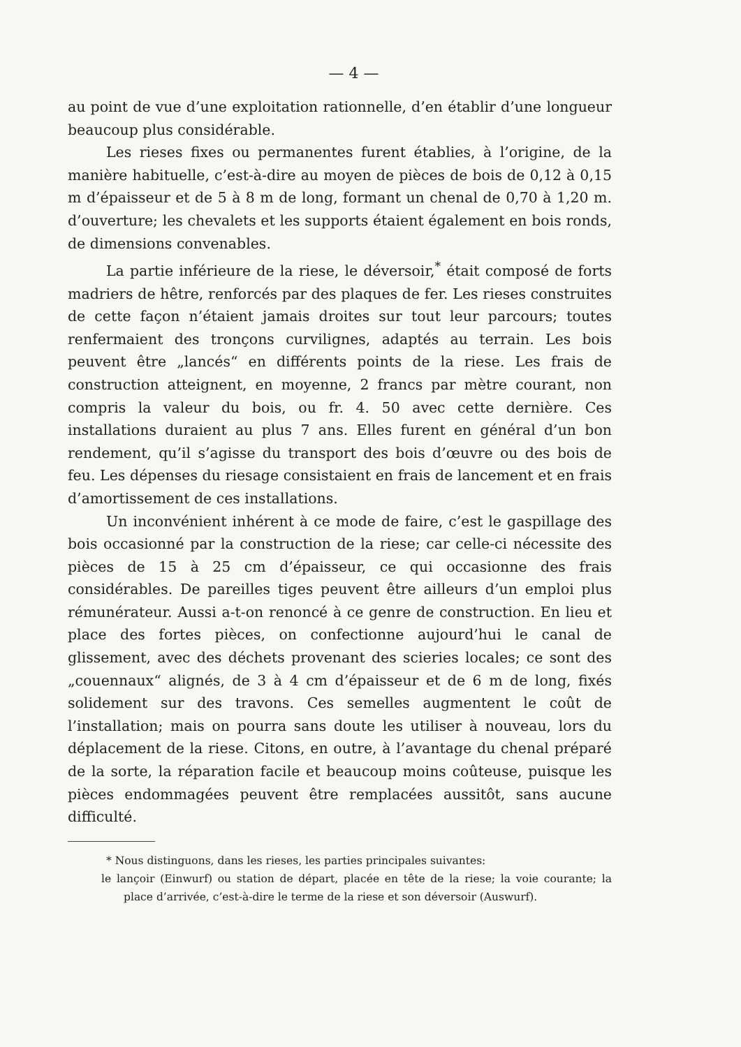— 4 —
au point de vue d’une exploitation rationnelle, d’en établir d’une longueur beaucoup plus considérable.
Les rieses fixes ou permanentes furent établies, à l’origine, de la manière habituelle, c’est-à-dire au moyen de pièces de bois de 0,12 à 0,15 m d’épaisseur et de 5 à 8 m de long, formant un chenal de 0,70 à 1,20 m. d’ouverture; les chevalets et les supports étaient également en bois ronds, de dimensions convenables.
La partie inférieure de la riese, le déversoir,<sup>*</sup> était composé de forts madriers de hêtre, renforcés par des plaques de fer. Les rieses construites de cette façon n’étaient jamais droites sur tout leur parcours; toutes renfermaient des tronçons curvilignes, adaptés au terrain. Les bois peuvent être „lancés“ en différents points de la riese. Les frais de construction atteignent, en moyenne, 2 francs par mètre courant, non compris la valeur du bois, ou fr. 4. 50 avec cette dernière. Ces installations duraient au plus 7 ans. Elles furent en général d’un bon rendement, qu’il s’agisse du transport des bois d’œuvre ou des bois de feu. Les dépenses du riesage consistaient en frais de lancement et en frais d’amortissement de ces installations.
Un inconvénient inhérent à ce mode de faire, c’est le gaspillage des bois occasionné par la construction de la riese; car celle-ci nécessite des pièces de 15 à 25 cm d’épaisseur, ce qui occasionne des frais considérables. De pareilles tiges peuvent être ailleurs d’un emploi plus rémunérateur. Aussi a-t-on renoncé à ce genre de construction. En lieu et place des fortes pièces, on confectionne aujourd’hui le canal de glissement, avec des déchets provenant des scieries locales; ce sont des „couennaux“ alignés, de 3 à 4 cm d’épaisseur et de 6 m de long, fixés solidement sur des travons. Ces semelles augmentent le coût de l’installation; mais on pourra sans doute les utiliser à nouveau, lors du déplacement de la riese. Citons, en outre, à l’avantage du chenal préparé de la sorte, la réparation facile et beaucoup moins coûteuse, puisque les pièces endommagées peuvent être remplacées aussitôt, sans aucune difficulté.
* Nous distinguons, dans les rieses, les parties principales suivantes:
le lançoir (Einwurf) ou station de départ, placée en tête de la riese; la voie courante; la place d’arrivée, c’est-à-dire le terme de la riese et son déversoir (Auswurf).